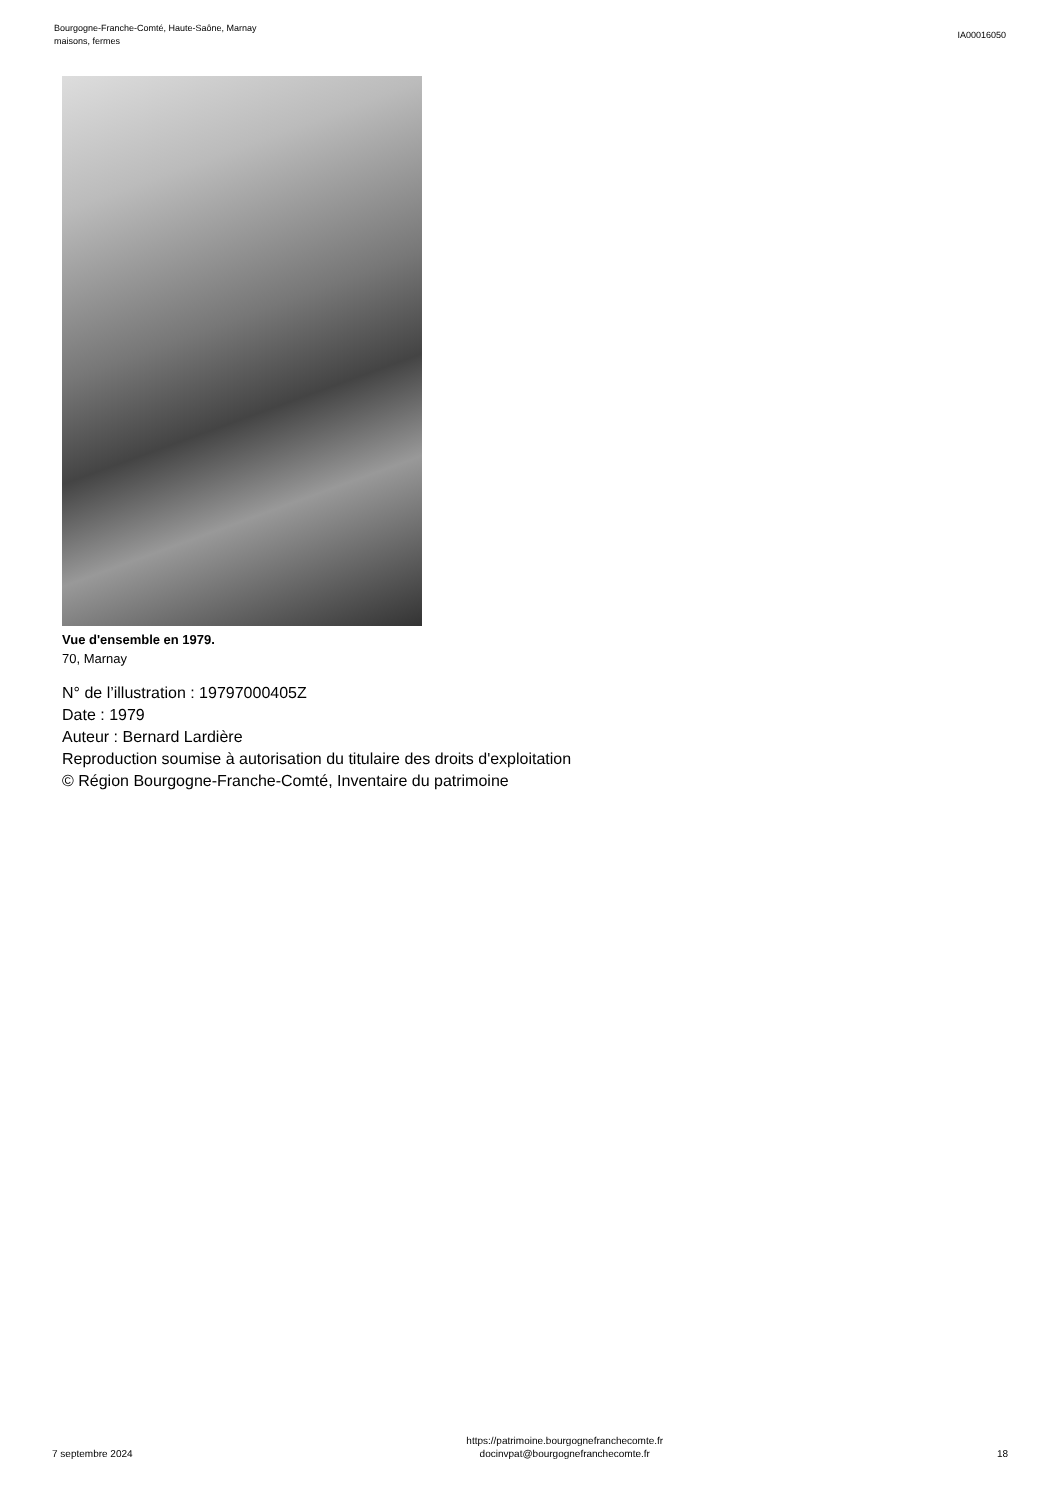Bourgogne-Franche-Comté, Haute-Saône, Marnay
maisons, fermes
IA00016050
Vue d'ensemble en 1979.
70, Marnay
N° de l’illustration : 19797000405Z
Date : 1979
Auteur : Bernard Lardière
Reproduction soumise à autorisation du titulaire des droits d'exploitation
© Région Bourgogne-Franche-Comté, Inventaire du patrimoine
7 septembre 2024
https://patrimoine.bourgognefranchecomte.fr
docinvpat@bourgognefranchecomte.fr
18